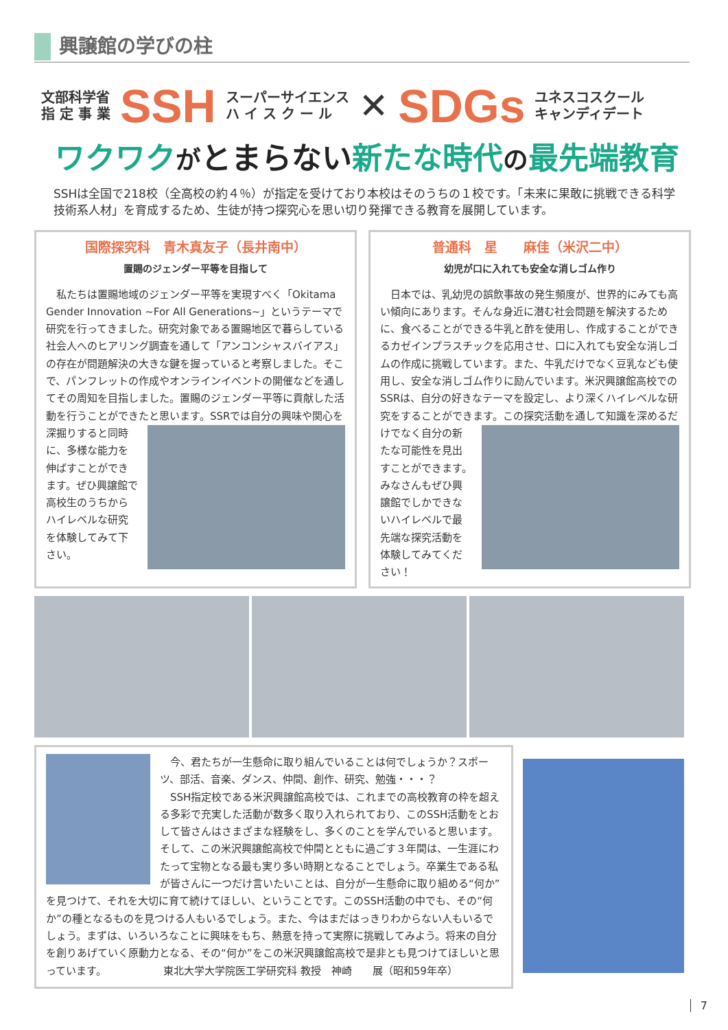興譲館の学びの柱
文部科学省
指 定 事 業
SSH
スーパーサイエンス
ハ イ ス ク ー ル
✕
SDGs
ユネスコスクール
キャンディデート
ワクワク がとまらない新たな時代 の最先端教育
SSHは全国で218校（全高校の約４％）が指定を受けており本校はそのうちの１校です。「未来に果敢に挑戦できる科学技術系人材」を育成するため、生徒が持つ探究心を思い切り発揮できる教育を展開しています。
国際探究科　青木真友子（長井南中）
置賜のジェンダー平等を目指して
　私たちは置賜地域のジェンダー平等を実現すべく「Okitama Gender Innovation ~For All Generations~」というテーマで研究を行ってきました。研究対象である置賜地区で暮らしている社会人へのヒアリング調査を通して「アンコンシャスバイアス」の存在が問題解決の大きな鍵を握っていると考察しました。そこで、パンフレットの作成やオンラインイベントの開催などを通してその周知を目指しました。置賜のジェンダー平等に貢献した活動を行うことができたと思います。SSRでは自分の興味や 関心を深掘りすると同時に、多様な能力を伸ばすことができます。ぜひ興譲館で高校生のうちからハイレベルな研究を体験してみて下さい。
普通科　星　　麻佳（米沢二中）
幼児が口に入れても安全な消しゴム作り
　日本では、乳幼児の誤飲事故の発生頻度が、世界的にみても高い傾向にあります。そんな身近に潜む社会問題を解決するために、食べることができる牛乳と酢を使用し、作成することができるカゼインプラスチックを応用させ、口に入れても安全な消しゴムの作成に挑戦しています。また、牛乳だけでなく豆乳なども使用し、安全な消しゴム作りに励んでいます。米沢興譲館高校でのSSRは、自分の好きなテーマを設定し、より深くハイレベルな研究をすることができます。この探究活動を通して知識を深める だけでなく自分の新たな可能性を見出すことができます。みなさんもぜひ興譲館でしかできないハイレベルで最先端な探究活動を体験してみてください！
　今、君たちが一生懸命に取り組んでいることは何でしょうか？スポーツ、部活、音楽、ダンス、仲間、創作、研究、勉強・・・？
　SSH指定校である米沢興譲館高校では、これまでの高校教育の枠を超える多彩で充実した活動が数多く取り入れられており、このSSH活動をとおして皆さんはさまざまな経験をし、多くのことを学んでいると思います。そして、この米沢興譲館高校で仲間とともに過ごす３年間は、一生涯にわたって宝物となる最も実り多い時期となることでしょう。卒業生である私が皆さんに一つだけ言いたいことは、自分が一生懸命に取り組める“何か”を見つけて、それを大切に育て続けてほしい、ということです。このSSH活動の中でも、その“何か”の種となるものを見つける人もいるでしょう。また、今はまだはっきりわからない人もいるでしょう。まずは、いろいろなことに興味をもち、熱意を持って実際に挑戦してみよう。将来の自分を創りあげていく原動力となる、その“何か”をこの米沢興譲館高校で是非とも見つけてほしいと思っています。　　　　　　東北大学大学院医工学研究科 教授　神崎　　展（昭和59年卒）
7